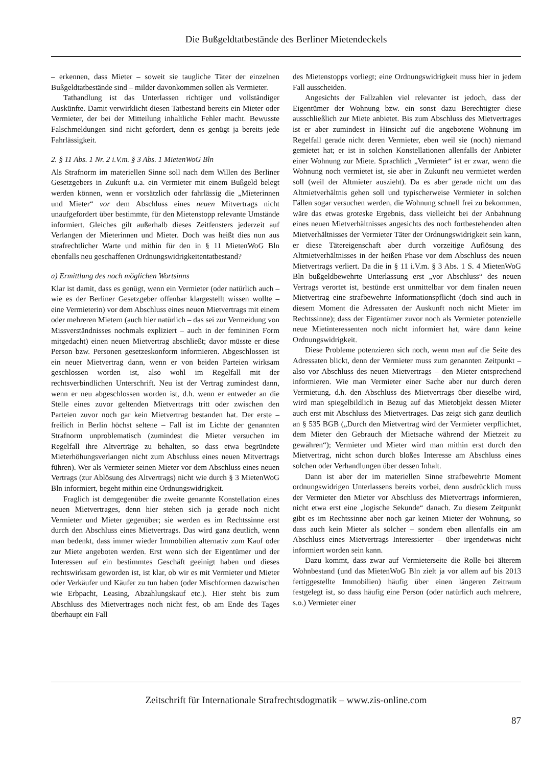Die Bußgeldtatbestände des Berliner Mietendeckels
– erkennen, dass Mieter – soweit sie taugliche Täter der einzelnen Bußgeldtatbestände sind – milder davonkommen sollen als Vermieter.
Tathandlung ist das Unterlassen richtiger und vollständiger Auskünfte. Damit verwirklicht diesen Tatbestand bereits ein Mieter oder Vermieter, der bei der Mitteilung inhaltliche Fehler macht. Bewusste Falschmeldungen sind nicht gefordert, denn es genügt ja bereits jede Fahrlässigkeit.
2. § 11 Abs. 1 Nr. 2 i.V.m. § 3 Abs. 1 MietenWoG Bln
Als Strafnorm im materiellen Sinne soll nach dem Willen des Berliner Gesetzgebers in Zukunft u.a. ein Vermieter mit einem Bußgeld belegt werden können, wenn er vorsätzlich oder fahrlässig die „Mieterinnen und Mieter“ vor dem Abschluss eines neuen Mitvertrags nicht unaufgefordert über bestimmte, für den Mietenstopp relevante Umstände informiert. Gleiches gilt außerhalb dieses Zeitfensters jederzeit auf Verlangen der Mieterinnen und Mieter. Doch was heißt dies nun aus strafrechtlicher Warte und mithin für den in § 11 MietenWoG Bln ebenfalls neu geschaffenen Ordnungswidrigkeitentatbestand?
a) Ermittlung des noch möglichen Wortsinns
Klar ist damit, dass es genügt, wenn ein Vermieter (oder natürlich auch – wie es der Berliner Gesetzgeber offenbar klargestellt wissen wollte – eine Vermieterin) vor dem Abschluss eines neuen Mietvertrags mit einem oder mehreren Mietern (auch hier natürlich – das sei zur Vermeidung von Missverständnisses nochmals expliziert – auch in der femininen Form mitgedacht) einen neuen Mietvertrag abschließt; davor müsste er diese Person bzw. Personen gesetzeskonform informieren. Abgeschlossen ist ein neuer Mietvertrag dann, wenn er von beiden Parteien wirksam geschlossen worden ist, also wohl im Regelfall mit der rechtsverbindlichen Unterschrift. Neu ist der Vertrag zumindest dann, wenn er neu abgeschlossen worden ist, d.h. wenn er entweder an die Stelle eines zuvor geltenden Mietvertrags tritt oder zwischen den Parteien zuvor noch gar kein Mietvertrag bestanden hat. Der erste – freilich in Berlin höchst seltene – Fall ist im Lichte der genannten Strafnorm unproblematisch (zumindest die Mieter versuchen im Regelfall ihre Altverträge zu behalten, so dass etwa begründete Mieterhöhungsverlangen nicht zum Abschluss eines neuen Mitvertrags führen). Wer als Vermieter seinen Mieter vor dem Abschluss eines neuen Vertrags (zur Ablösung des Altvertrags) nicht wie durch § 3 MietenWoG Bln informiert, begeht mithin eine Ordnungswidrigkeit.
Fraglich ist demgegenüber die zweite genannte Konstellation eines neuen Mietvertrages, denn hier stehen sich ja gerade noch nicht Vermieter und Mieter gegenüber; sie werden es im Rechtssinne erst durch den Abschluss eines Mietvertrags. Das wird ganz deutlich, wenn man bedenkt, dass immer wieder Immobilien alternativ zum Kauf oder zur Miete angeboten werden. Erst wenn sich der Eigentümer und der Interessen auf ein bestimmtes Geschäft geeinigt haben und dieses rechtswirksam geworden ist, ist klar, ob wir es mit Vermieter und Mieter oder Verkäufer und Käufer zu tun haben (oder Mischformen dazwischen wie Erbpacht, Leasing, Abzahlungskauf etc.). Hier steht bis zum Abschluss des Mietvertrages noch nicht fest, ob am Ende des Tages überhaupt ein Fall
des Mietenstopps vorliegt; eine Ordnungswidrigkeit muss hier in jedem Fall ausscheiden.
Angesichts der Fallzahlen viel relevanter ist jedoch, dass der Eigentümer der Wohnung bzw. ein sonst dazu Berechtigter diese ausschließlich zur Miete anbietet. Bis zum Abschluss des Mietvertrages ist er aber zumindest in Hinsicht auf die angebotene Wohnung im Regelfall gerade nicht deren Vermieter, eben weil sie (noch) niemand gemietet hat; er ist in solchen Konstellationen allenfalls der Anbieter einer Wohnung zur Miete. Sprachlich „Vermieter“ ist er zwar, wenn die Wohnung noch vermietet ist, sie aber in Zukunft neu vermietet werden soll (weil der Altmieter auszieht). Da es aber gerade nicht um das Altmietverhältnis gehen soll und typischerweise Vermieter in solchen Fällen sogar versuchen werden, die Wohnung schnell frei zu bekommen, wäre das etwas groteske Ergebnis, dass vielleicht bei der Anbahnung eines neuen Mietverhältnisses angesichts des noch fortbestehenden alten Mietverhältnisses der Vermieter Täter der Ordnungswidrigkeit sein kann, er diese Tätereigenschaft aber durch vorzeitige Auflösung des Altmietverhältnisses in der heißen Phase vor dem Abschluss des neuen Mietvertrags verliert. Da die in § 11 i.V.m. § 3 Abs. 1 S. 4 MietenWoG Bln bußgeldbewehrte Unterlassung erst „vor Abschluss“ des neuen Vertrags verortet ist, bestünde erst unmittelbar vor dem finalen neuen Mietvertrag eine strafbewehrte Informationspflicht (doch sind auch in diesem Moment die Adressaten der Auskunft noch nicht Mieter im Rechtssinne); dass der Eigentümer zuvor noch als Vermieter potenzielle neue Mietinteressenten noch nicht informiert hat, wäre dann keine Ordnungswidrigkeit.
Diese Probleme potenzieren sich noch, wenn man auf die Seite des Adressaten blickt, denn der Vermieter muss zum genannten Zeitpunkt – also vor Abschluss des neuen Mietvertrags – den Mieter entsprechend informieren. Wie man Vermieter einer Sache aber nur durch deren Vermietung, d.h. den Abschluss des Mietvertrags über dieselbe wird, wird man spiegelbildlich in Bezug auf das Mietobjekt dessen Mieter auch erst mit Abschluss des Mietvertrages. Das zeigt sich ganz deutlich an § 535 BGB („Durch den Mietvertrag wird der Vermieter verpflichtet, dem Mieter den Gebrauch der Mietsache während der Mietzeit zu gewähren“); Vermieter und Mieter wird man mithin erst durch den Mietvertrag, nicht schon durch bloßes Interesse am Abschluss eines solchen oder Verhandlungen über dessen Inhalt.
Dann ist aber der im materiellen Sinne strafbewehrte Moment ordnungswidrigen Unterlassens bereits vorbei, denn ausdrücklich muss der Vermieter den Mieter vor Abschluss des Mietvertrags informieren, nicht etwa erst eine „logische Sekunde“ danach. Zu diesem Zeitpunkt gibt es im Rechtssinne aber noch gar keinen Mieter der Wohnung, so dass auch kein Mieter als solcher – sondern eben allenfalls ein am Abschluss eines Mietvertrags Interessierter – über irgendetwas nicht informiert worden sein kann.
Dazu kommt, dass zwar auf Vermieterseite die Rolle bei älterem Wohnbestand (und das MietenWoG Bln zielt ja vor allem auf bis 2013 fertiggestellte Immobilien) häufig über einen längeren Zeitraum festgelegt ist, so dass häufig eine Person (oder natürlich auch mehrere, s.o.) Vermieter einer
Zeitschrift für Internationale Strafrechtsdogmatik – www.zis-online.com
87